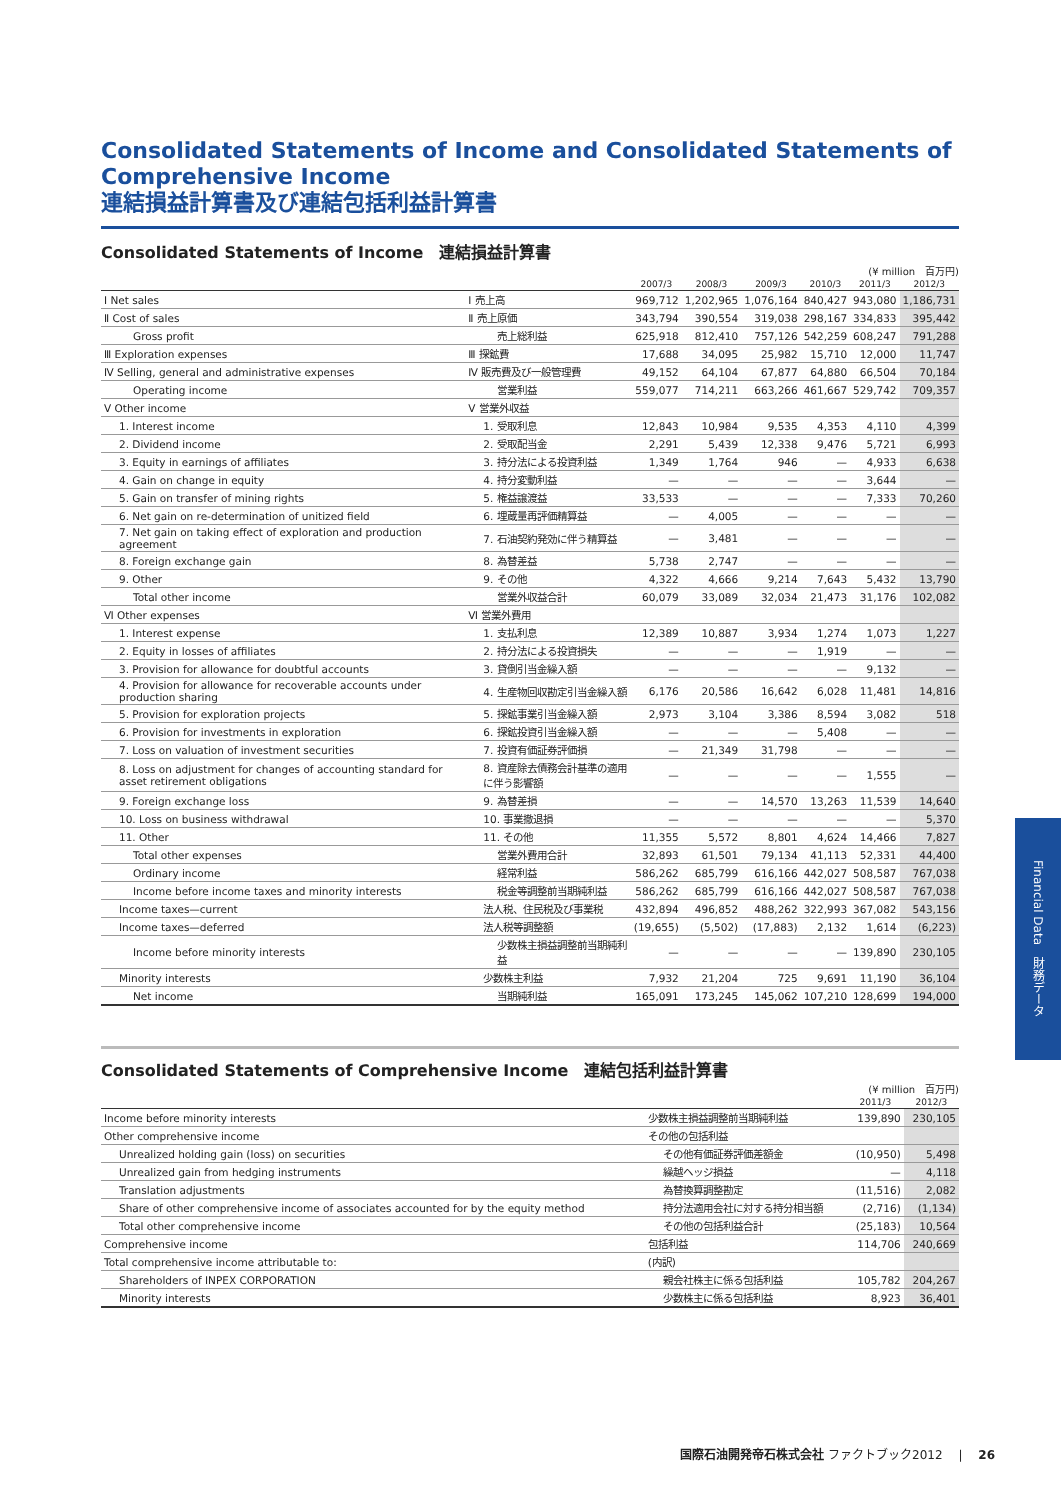Consolidated Statements of Income and Consolidated Statements of Comprehensive Income
連結損益計算書及び連結包括利益計算書
Consolidated Statements of Income　連結損益計算書
(¥ million　百万円)
| | | 2007/3 | 2008/3 | 2009/3 | 2010/3 | 2011/3 | 2012/3 |
| --- | --- | --- | --- | --- | --- | --- | --- |
| Ⅰ Net sales | Ⅰ 売上高 | 969,712 | 1,202,965 | 1,076,164 | 840,427 | 943,080 | 1,186,731 |
| Ⅱ Cost of sales | Ⅱ 売上原価 | 343,794 | 390,554 | 319,038 | 298,167 | 334,833 | 395,442 |
| Gross profit | 売上総利益 | 625,918 | 812,410 | 757,126 | 542,259 | 608,247 | 791,288 |
| Ⅲ Exploration expenses | Ⅲ 探鉱費 | 17,688 | 34,095 | 25,982 | 15,710 | 12,000 | 11,747 |
| Ⅳ Selling, general and administrative expenses | Ⅳ 販売費及び一般管理費 | 49,152 | 64,104 | 67,877 | 64,880 | 66,504 | 70,184 |
| Operating income | 営業利益 | 559,077 | 714,211 | 663,266 | 461,667 | 529,742 | 709,357 |
| Ⅴ Other income | Ⅴ 営業外収益 | | | | | | |
| 1. Interest income | 1. 受取利息 | 12,843 | 10,984 | 9,535 | 4,353 | 4,110 | 4,399 |
| 2. Dividend income | 2. 受取配当金 | 2,291 | 5,439 | 12,338 | 9,476 | 5,721 | 6,993 |
| 3. Equity in earnings of affiliates | 3. 持分法による投資利益 | 1,349 | 1,764 | 946 | — | 4,933 | 6,638 |
| 4. Gain on change in equity | 4. 持分変動利益 | — | — | — | — | 3,644 | — |
| 5. Gain on transfer of mining rights | 5. 権益譲渡益 | 33,533 | — | — | — | 7,333 | 70,260 |
| 6. Net gain on re-determination of unitized field | 6. 埋蔵量再評価精算益 | — | 4,005 | — | — | — | — |
| 7. Net gain on taking effect of exploration and production agreement | 7. 石油契約発効に伴う精算益 | — | 3,481 | — | — | — | — |
| 8. Foreign exchange gain | 8. 為替差益 | 5,738 | 2,747 | — | — | — | — |
| 9. Other | 9. その他 | 4,322 | 4,666 | 9,214 | 7,643 | 5,432 | 13,790 |
| Total other income | 営業外収益合計 | 60,079 | 33,089 | 32,034 | 21,473 | 31,176 | 102,082 |
| Ⅵ Other expenses | Ⅵ 営業外費用 | | | | | | |
| 1. Interest expense | 1. 支払利息 | 12,389 | 10,887 | 3,934 | 1,274 | 1,073 | 1,227 |
| 2. Equity in losses of affiliates | 2. 持分法による投資損失 | — | — | — | 1,919 | — | — |
| 3. Provision for allowance for doubtful accounts | 3. 貸倒引当金繰入額 | — | — | — | — | 9,132 | — |
| 4. Provision for allowance for recoverable accounts under production sharing | 4. 生産物回収勘定引当金繰入額 | 6,176 | 20,586 | 16,642 | 6,028 | 11,481 | 14,816 |
| 5. Provision for exploration projects | 5. 探鉱事業引当金繰入額 | 2,973 | 3,104 | 3,386 | 8,594 | 3,082 | 518 |
| 6. Provision for investments in exploration | 6. 探鉱投資引当金繰入額 | — | — | — | 5,408 | — | — |
| 7. Loss on valuation of investment securities | 7. 投資有価証券評価損 | — | 21,349 | 31,798 | — | — | — |
| 8. Loss on adjustment for changes of accounting standard for asset retirement obligations | 8. 資産除去債務会計基準の適用に伴う影響額 | — | — | — | — | 1,555 | — |
| 9. Foreign exchange loss | 9. 為替差損 | — | — | 14,570 | 13,263 | 11,539 | 14,640 |
| 10. Loss on business withdrawal | 10. 事業撤退損 | — | — | — | — | — | 5,370 |
| 11. Other | 11. その他 | 11,355 | 5,572 | 8,801 | 4,624 | 14,466 | 7,827 |
| Total other expenses | 営業外費用合計 | 32,893 | 61,501 | 79,134 | 41,113 | 52,331 | 44,400 |
| Ordinary income | 経常利益 | 586,262 | 685,799 | 616,166 | 442,027 | 508,587 | 767,038 |
| Income before income taxes and minority interests | 税金等調整前当期純利益 | 586,262 | 685,799 | 616,166 | 442,027 | 508,587 | 767,038 |
| Income taxes—current | 法人税、住民税及び事業税 | 432,894 | 496,852 | 488,262 | 322,993 | 367,082 | 543,156 |
| Income taxes—deferred | 法人税等調整額 | (19,655) | (5,502) | (17,883) | 2,132 | 1,614 | (6,223) |
| Income before minority interests | 少数株主損益調整前当期純利益 | — | — | — | — | 139,890 | 230,105 |
| Minority interests | 少数株主利益 | 7,932 | 21,204 | 725 | 9,691 | 11,190 | 36,104 |
| Net income | 当期純利益 | 165,091 | 173,245 | 145,062 | 107,210 | 128,699 | 194,000 |
Consolidated Statements of Comprehensive Income　連結包括利益計算書
(¥ million　百万円)
| | | 2011/3 | 2012/3 |
| --- | --- | --- | --- |
| Income before minority interests | 少数株主損益調整前当期純利益 | 139,890 | 230,105 |
| Other comprehensive income | その他の包括利益 | | |
| Unrealized holding gain (loss) on securities | その他有価証券評価差額金 | (10,950) | 5,498 |
| Unrealized gain from hedging instruments | 繰越ヘッジ損益 | — | 4,118 |
| Translation adjustments | 為替換算調整勘定 | (11,516) | 2,082 |
| Share of other comprehensive income of associates accounted for by the equity method | 持分法適用会社に対する持分相当額 | (2,716) | (1,134) |
| Total other comprehensive income | その他の包括利益合計 | (25,183) | 10,564 |
| Comprehensive income | 包括利益 | 114,706 | 240,669 |
| Total comprehensive income attributable to: | (内訳) | | |
| Shareholders of INPEX CORPORATION | 親会社株主に係る包括利益 | 105,782 | 204,267 |
| Minority interests | 少数株主に係る包括利益 | 8,923 | 36,401 |
Financial Data　財務データ
国際石油開発帝石株式会社 ファクトブック2012 　|　 26